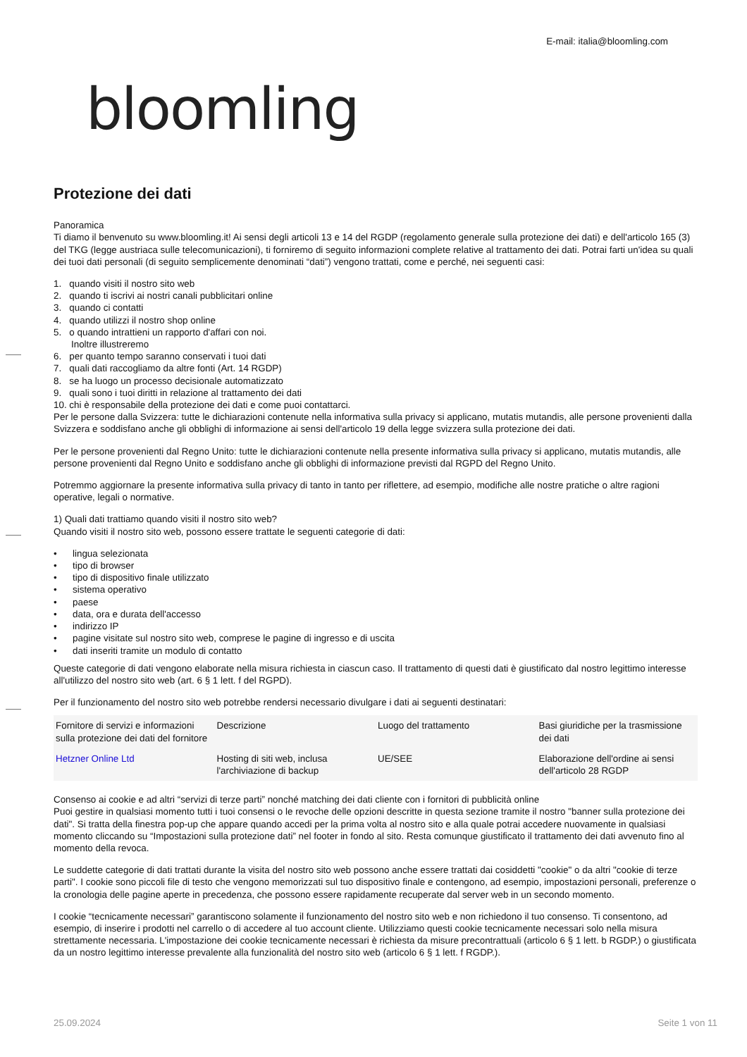bloomling
E-mail: italia@bloomling.com
Protezione dei dati
Panoramica
Ti diamo il benvenuto su www.bloomling.it! Ai sensi degli articoli 13 e 14 del RGDP (regolamento generale sulla protezione dei dati) e dell'articolo 165 (3) del TKG (legge austriaca sulle telecomunicazioni), ti forniremo di seguito informazioni complete relative al trattamento dei dati. Potrai farti un'idea su quali dei tuoi dati personali (di seguito semplicemente denominati “dati”) vengono trattati, come e perché, nei seguenti casi:
1. quando visiti il nostro sito web
2. quando ti iscrivi ai nostri canali pubblicitari online
3. quando ci contatti
4. quando utilizzi il nostro shop online
5. o quando intrattieni un rapporto d'affari con noi.
Inoltre illustreremo
6. per quanto tempo saranno conservati i tuoi dati
7. quali dati raccogliamo da altre fonti (Art. 14 RGDP)
8. se ha luogo un processo decisionale automatizzato
9. quali sono i tuoi diritti in relazione al trattamento dei dati
10. chi è responsabile della protezione dei dati e come puoi contattarci.
Per le persone dalla Svizzera: tutte le dichiarazioni contenute nella informativa sulla privacy si applicano, mutatis mutandis, alle persone provenienti dalla Svizzera e soddisfano anche gli obblighi di informazione ai sensi dell'articolo 19 della legge svizzera sulla protezione dei dati.
Per le persone provenienti dal Regno Unito: tutte le dichiarazioni contenute nella presente informativa sulla privacy si applicano, mutatis mutandis, alle persone provenienti dal Regno Unito e soddisfano anche gli obblighi di informazione previsti dal RGPD del Regno Unito.
Potremmo aggiornare la presente informativa sulla privacy di tanto in tanto per riflettere, ad esempio, modifiche alle nostre pratiche o altre ragioni operative, legali o normative.
1) Quali dati trattiamo quando visiti il nostro sito web?
Quando visiti il nostro sito web, possono essere trattate le seguenti categorie di dati:
• lingua selezionata
• tipo di browser
• tipo di dispositivo finale utilizzato
• sistema operativo
• paese
• data, ora e durata dell'accesso
• indirizzo IP
• pagine visitate sul nostro sito web, comprese le pagine di ingresso e di uscita
• dati inseriti tramite un modulo di contatto
Queste categorie di dati vengono elaborate nella misura richiesta in ciascun caso. Il trattamento di questi dati è giustificato dal nostro legittimo interesse all'utilizzo del nostro sito web (art. 6 § 1 lett. f del RGPD).
Per il funzionamento del nostro sito web potrebbe rendersi necessario divulgare i dati ai seguenti destinatari:
| Fornitore di servizi e informazioni sulla protezione dei dati del fornitore | Descrizione | Luogo del trattamento | Basi giuridiche per la trasmissione dei dati |
| Hetzner Online Ltd | Hosting di siti web, inclusa l'archiviazione di backup | UE/SEE | Elaborazione dell'ordine ai sensi dell'articolo 28 RGDP |
Consenso ai cookie e ad altri “servizi di terze parti” nonché matching dei dati cliente con i fornitori di pubblicità online
Puoi gestire in qualsiasi momento tutti i tuoi consensi o le revoche delle opzioni descritte in questa sezione tramite il nostro "banner sulla protezione dei dati". Si tratta della finestra pop-up che appare quando accedi per la prima volta al nostro sito e alla quale potrai accedere nuovamente in qualsiasi momento cliccando su “Impostazioni sulla protezione dati” nel footer in fondo al sito. Resta comunque giustificato il trattamento dei dati avvenuto fino al momento della revoca.
Le suddette categorie di dati trattati durante la visita del nostro sito web possono anche essere trattati dai cosiddetti "cookie" o da altri "cookie di terze parti". I cookie sono piccoli file di testo che vengono memorizzati sul tuo dispositivo finale e contengono, ad esempio, impostazioni personali, preferenze o la cronologia delle pagine aperte in precedenza, che possono essere rapidamente recuperate dal server web in un secondo momento.
I cookie “tecnicamente necessari” garantiscono solamente il funzionamento del nostro sito web e non richiedono il tuo consenso. Ti consentono, ad esempio, di inserire i prodotti nel carrello o di accedere al tuo account cliente. Utilizziamo questi cookie tecnicamente necessari solo nella misura strettamente necessaria. L'impostazione dei cookie tecnicamente necessari è richiesta da misure precontrattuali (articolo 6 § 1 lett. b RGDP.) o giustificata da un nostro legittimo interesse prevalente alla funzionalità del nostro sito web (articolo 6 § 1 lett. f RGDP.).
25.09.2024 Seite 1 von 11